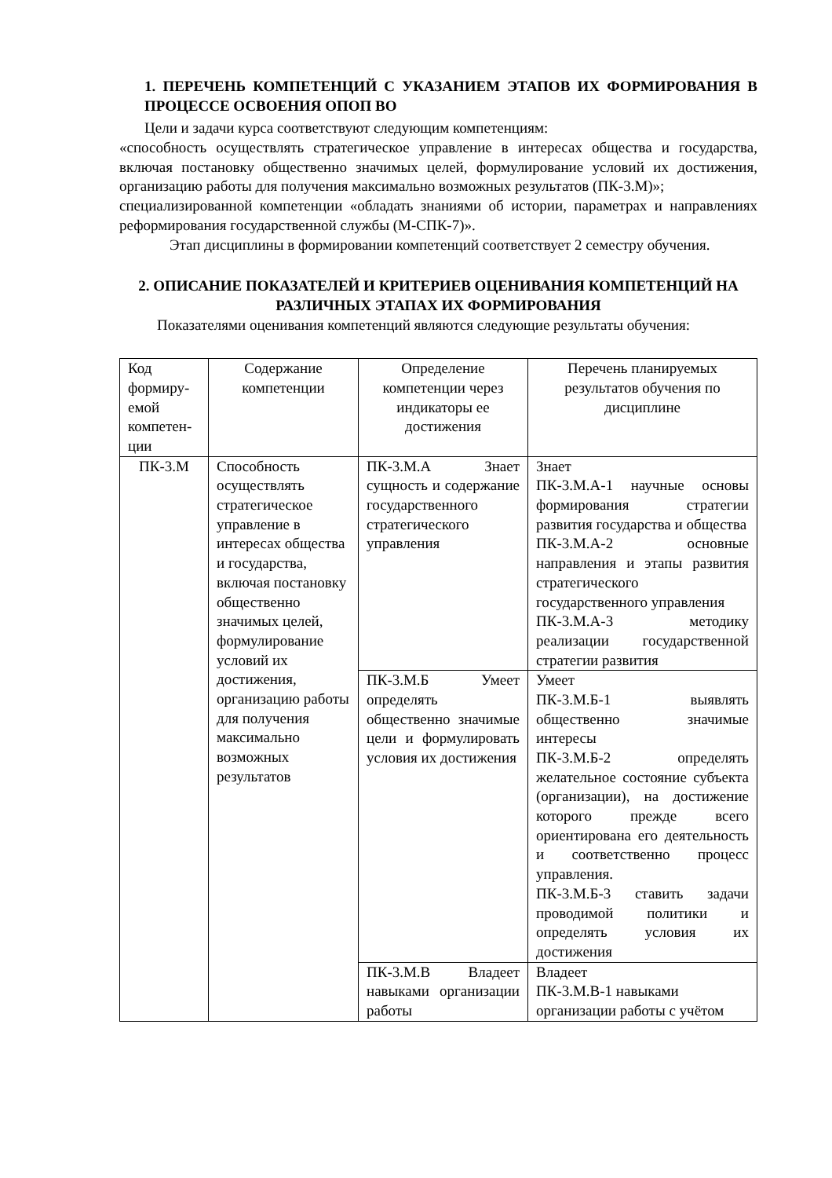1. ПЕРЕЧЕНЬ КОМПЕТЕНЦИЙ С УКАЗАНИЕМ ЭТАПОВ ИХ ФОРМИРОВАНИЯ В ПРОЦЕССЕ ОСВОЕНИЯ ОПОП ВО
Цели и задачи курса соответствуют следующим компетенциям:
«способность осуществлять стратегическое управление в интересах общества и государства, включая постановку общественно значимых целей, формулирование условий их достижения, организацию работы для получения максимально возможных результатов (ПК-3.М)»;
специализированной компетенции «обладать знаниями об истории, параметрах и направлениях реформирования государственной службы (М-СПК-7)».
Этап дисциплины в формировании компетенций соответствует 2 семестру обучения.
2. ОПИСАНИЕ ПОКАЗАТЕЛЕЙ И КРИТЕРИЕВ ОЦЕНИВАНИЯ КОМПЕТЕНЦИЙ НА РАЗЛИЧНЫХ ЭТАПАХ ИХ ФОРМИРОВАНИЯ
Показателями оценивания компетенций являются следующие результаты обучения:
| Код формиру-емой компетен-ции | Содержание компетенции | Определение компетенции через индикаторы ее достижения | Перечень планируемых результатов обучения по дисциплине |
| ПК-3.М | Способность осуществлять стратегическое управление в интересах общества и государства, включая постановку общественно значимых целей, формулирование условий их достижения, организацию работы для получения максимально возможных результатов | ПК-3.М.А Знает сущность и содержание государственного стратегического управления | Знает ПК-3.М.А-1 научные основы формирования стратегии развития государства и общества ПК-3.М.А-2 основные направления и этапы развития стратегического государственного управления ПК-3.М.А-3 методику реализации государственной стратегии развития |
| | | ПК-3.М.Б Умеет определять общественно значимые цели и формулировать условия их достижения | Умеет ПК-3.М.Б-1 выявлять общественно значимые интересы ПК-3.М.Б-2 определять желательное состояние субъекта (организации), на достижение которого прежде всего ориентирована его деятельность и соответственно процесс управления. ПК-3.М.Б-3 ставить задачи проводимой политики и определять условия их достижения |
| | | ПК-3.М.В Владеет навыками организации работы | Владеет ПК-3.М.В-1 навыками организации работы с учётом |